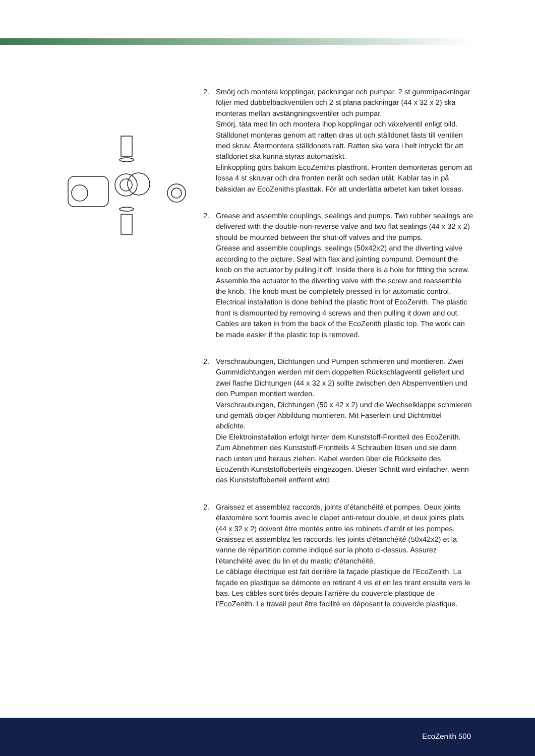2. Smörj och montera kopplingar, packningar och pumpar. 2 st gummipackningar följer med dubbelbackventilen och 2 st plana packningar (44 x 32 x 2) ska monteras mellan avstängningsventiler och pumpar.
Smörj, täta med lin och montera ihop kopplingar och växelventil enligt bild.
Ställdonet monteras genom att ratten dras ut och ställdonet fästs till ventilen med skruv. Återmontera ställdonets ratt. Ratten ska vara i helt intryckt för att ställdonet ska kunna styras automatiskt.
Elinkoppling görs bakom EcoZeniths plastfront. Fronten demonteras genom att lossa 4 st skruvar och dra fronten neråt och sedan utåt. Kablar tas in på baksidan av EcoZeniths plasttak. För att underlätta arbetet kan taket lossas.
2. Grease and assemble couplings, sealings and pumps. Two rubber sealings are delivered with the double-non-reverse valve and two flat sealings (44 x 32 x 2) should be mounted between the shut-off valves and the pumps.
Grease and assemble couplings, sealings (50x42x2) and the diverting valve according to the picture. Seal with flax and jointing compund. Demount the knob on the actuator by pulling it off. Inside there is a hole for fitting the screw. Assemble the actuator to the diverting valve with the screw and reassemble the knob. The knob must be completely pressed in for automatic control.
Electrical installation is done behind the plastic front of EcoZenith. The plastic front is dismounted by removing 4 screws and then pulling it down and out. Cables are taken in from the back of the EcoZenith plastic top. The work can be made easier if the plastic top is removed.
2. Verschraubungen, Dichtungen und Pumpen schmieren und montieren. Zwei Gummidichtungen werden mit dem doppelten Rückschlagventil geliefert und zwei flache Dichtungen (44 x 32 x 2) sollte zwischen den Absperrventilen und den Pumpen montiert werden.
Verschraubungen, Dichtungen (50 x 42 x 2) und die Wechselklappe schmieren und gemäß obiger Abbildung montieren. Mit Faserlein und Dichtmittel abdichte.
Die Elektroinstallation erfolgt hinter dem Kunststoff-Frontteil des EcoZenith. Zum Abnehmen des Kunststoff-Frontteils 4 Schrauben lösen und sie dann nach unten und heraus ziehen. Kabel werden über die Rückseite des EcoZenith Kunststoffoberteils eingezogen. Dieser Schritt wird einfacher, wenn das Kunststoffoberteil entfernt wird.
2. Graissez et assemblez raccords, joints d’étanchéité et pompes. Deux joints élastomère sont fournis avec le clapet anti-retour double, et deux joints plats (44 x 32 x 2) doivent être montés entre les robinets d’arrêt et les pompes.
Graissez et assemblez les raccords, les joints d'étanchéité (50x42x2) et la vanne de répartition comme indiqué sur la photo ci-dessus. Assurez l'étanchéité avec du lin et du mastic d'étanchéité.
Le câblage électrique est fait derrière la façade plastique de l’EcoZenith. La façade en plastique se démonte en retirant 4 vis et en les tirant ensuite vers le bas. Les câbles sont tirés depuis l’arrière du couvercle plastique de l’EcoZenith. Le travail peut être facilité en déposant le couvercle plastique.
EcoZenith 500